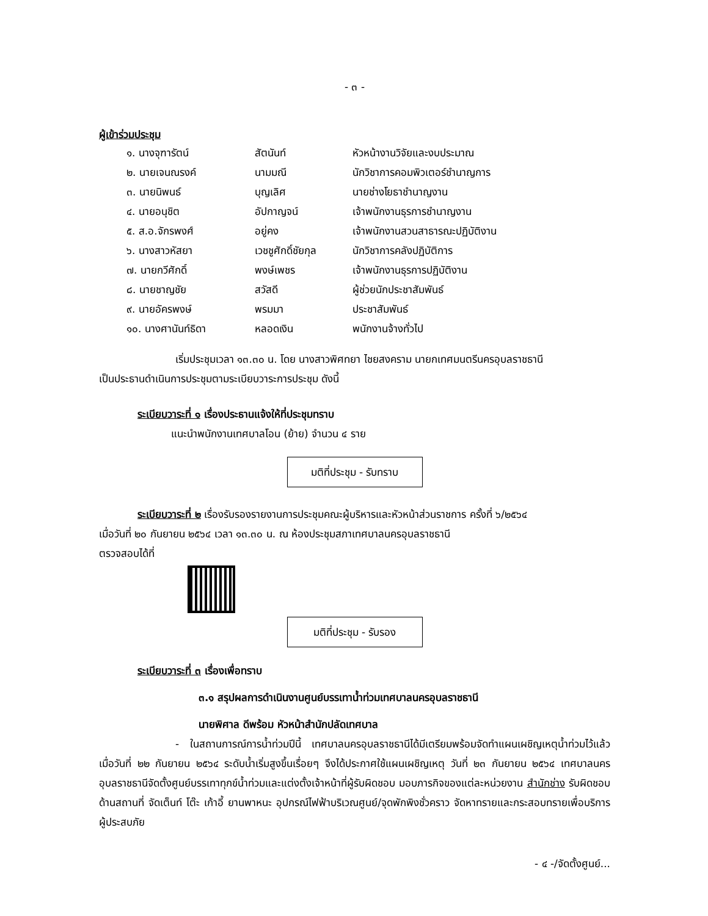- ๓ -
ผู้เข้าร่วมประชุม
| ๑. นางจุฑารัตน์ | สัตนันท์ | หัวหน้างานวิจัยและงบประมาณ |
| ๒. นายเจนณรงค์ | นามมณี | นักวิชาการคอมพิวเตอร์ชำนาญการ |
| ๓. นายนิพนธ์ | บุญเลิศ | นายช่างโยธาชำนาญงาน |
| ๔. นายอนุชิต | อัปกาญจน์ | เจ้าพนักงานธุรการชำนาญงาน |
| ๕. ส.อ.จักรพงศ์ | อยู่คง | เจ้าพนักงานสวนสาธารณะปฏิบัติงาน |
| ๖. นางสาวหัสยา | เวชชูศักดิ์ชัยกุล | นักวิชาการคลังปฏิบัติการ |
| ๗. นายกวีศักดิ์ | พงษ์เพชร | เจ้าพนักงานธุรการปฏิบัติงาน |
| ๘. นายชาญชัย | สวัสดี | ผู้ช่วยนักประชาสัมพันธ์ |
| ๙. นายอัครพงษ์ | พรมมา | ประชาสัมพันธ์ |
| ๑๐. นางศานันท์ธิดา | หลอดเงิน | พนักงานจ้างทั่วไป |
เริ่มประชุมเวลา ๑๓.๓๐ น. โดย นางสาวพิศทยา ไชยสงคราม นายกเทศมนตรีนครอุบลราชธานี
เป็นประธานดำเนินการประชุมตามระเบียบวาระการประชุม ดังนี้
ระเบียบวาระที่ ๑ เรื่องประธานแจ้งให้ที่ประชุมทราบ
แนะนำพนักงานเทศบาลโอน (ย้าย) จำนวน ๔ ราย
มติที่ประชุม - รับทราบ
ระเบียบวาระที่ ๒ เรื่องรับรองรายงานการประชุมคณะผู้บริหารและหัวหน้าส่วนราชการ ครั้งที่ ๖/๒๕๖๔
เมื่อวันที่ ๒๐ กันยายน ๒๕๖๔ เวลา ๑๓.๓๐ น. ณ ห้องประชุมสภาเทศบาลนครอุบลราชธานี
ตรวจสอบได้ที่
มติที่ประชุม - รับรอง
ระเบียบวาระที่ ๓ เรื่องเพื่อทราบ
๓.๑ สรุปผลการดำเนินงานศูนย์บรรเทาน้ำท่วมเทศบาลนครอุบลราชธานี
นายพิศาล ดีพร้อม หัวหน้าสำนักปลัดเทศบาล
- ในสถานการณ์การน้ำท่วมปีนี้ เทศบาลนครอุบลราชธานีได้มีเตรียมพร้อมจัดทำแผนเผชิญเหตุน้ำท่วมไว้แล้ว เมื่อวันที่ ๒๒ กันยายน ๒๕๖๔ ระดับน้ำเริ่มสูงขึ้นเรื่อยๆ จึงได้ประกาศใช้แผนเผชิญเหตุ วันที่ ๒๓ กันยายน ๒๕๖๔ เทศบาลนครอุบลราชธานีจัดตั้งศูนย์บรรเทาทุกข์น้ำท่วมและแต่งตั้งเจ้าหน้าที่ผู้รับผิดชอบ มอบภารกิจของแต่ละหน่วยงาน สำนักช่าง รับผิดชอบ ด้านสถานที่ จัดเต็นท์ โต๊ะ เก้าอี้ ยานพาหนะ อุปกรณ์ไฟฟ้าบริเวณศูนย์/จุดพักพิงชั่วคราว จัดหาทรายและกระสอบทรายเพื่อบริการผู้ประสบภัย
- ๔ -/จัดตั้งศูนย์...